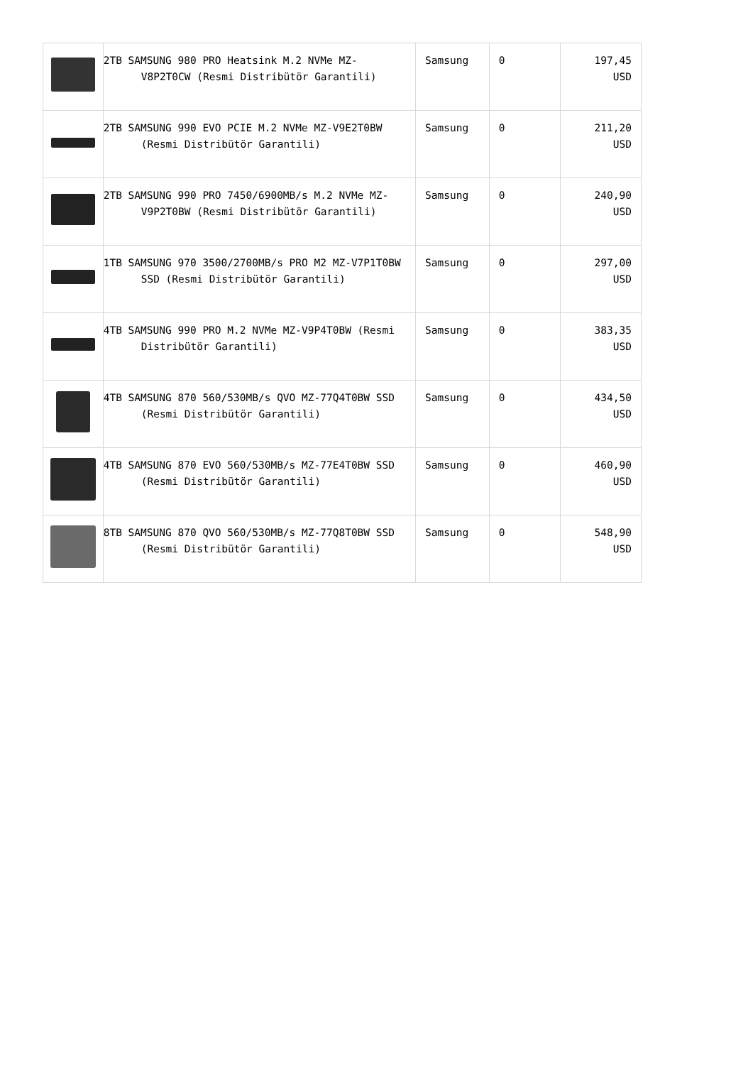| | 2TB SAMSUNG 980 PRO Heatsink M.2 NVMe MZ-V8P2T0CW (Resmi Distribütör Garantili) | Samsung | 0 | 197,45 USD |
| | 2TB SAMSUNG 990 EVO PCIE M.2 NVMe MZ-V9E2T0BW (Resmi Distribütör Garantili) | Samsung | 0 | 211,20 USD |
| | 2TB SAMSUNG 990 PRO 7450/6900MB/s M.2 NVMe MZ-V9P2T0BW (Resmi Distribütör Garantili) | Samsung | 0 | 240,90 USD |
| | 1TB SAMSUNG 970 3500/2700MB/s PRO M2 MZ-V7P1T0BW SSD (Resmi Distribütör Garantili) | Samsung | 0 | 297,00 USD |
| | 4TB SAMSUNG 990 PRO M.2 NVMe MZ-V9P4T0BW (Resmi Distribütör Garantili) | Samsung | 0 | 383,35 USD |
| | 4TB SAMSUNG 870 560/530MB/s QVO MZ-77Q4T0BW SSD (Resmi Distribütör Garantili) | Samsung | 0 | 434,50 USD |
| | 4TB SAMSUNG 870 EVO 560/530MB/s MZ-77E4T0BW SSD (Resmi Distribütör Garantili) | Samsung | 0 | 460,90 USD |
| | 8TB SAMSUNG 870 QVO 560/530MB/s MZ-77Q8T0BW SSD (Resmi Distribütör Garantili) | Samsung | 0 | 548,90 USD |